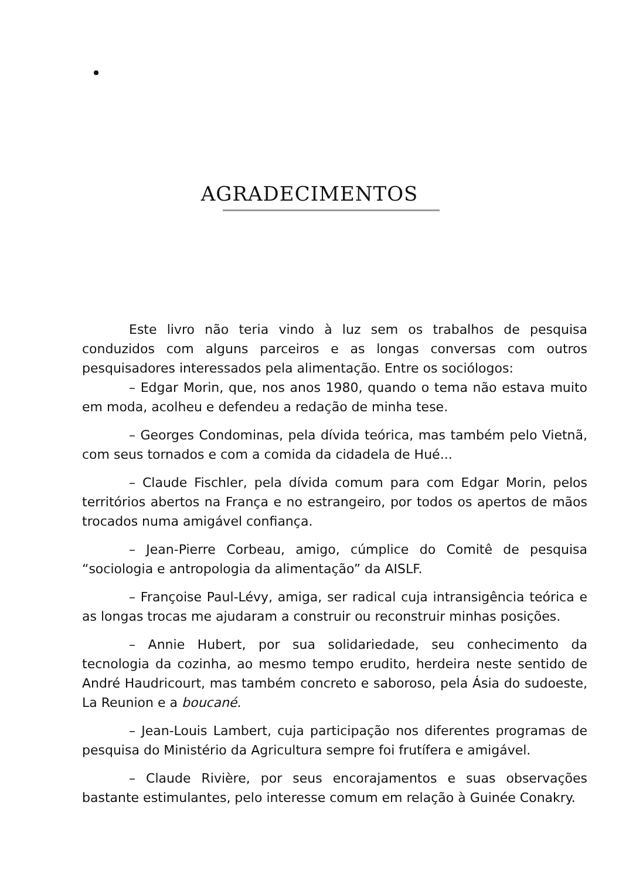AGRADECIMENTOS
Este livro não teria vindo à luz sem os trabalhos de pesquisa conduzidos com alguns parceiros e as longas conversas com outros pesquisadores interessados pela alimentação. Entre os sociólogos:
– Edgar Morin, que, nos anos 1980, quando o tema não estava muito em moda, acolheu e defendeu a redação de minha tese.
– Georges Condominas, pela dívida teórica, mas também pelo Vietnã, com seus tornados e com a comida da cidadela de Hué...
– Claude Fischler, pela dívida comum para com Edgar Morin, pelos territórios abertos na França e no estrangeiro, por todos os apertos de mãos trocados numa amigável confiança.
– Jean-Pierre Corbeau, amigo, cúmplice do Comitê de pesquisa “sociologia e antropologia da alimentação” da AISLF.
– Françoise Paul-Lévy, amiga, ser radical cuja intransigência teórica e as longas trocas me ajudaram a construir ou reconstruir minhas posições.
– Annie Hubert, por sua solidariedade, seu conhecimento da tecnologia da cozinha, ao mesmo tempo erudito, herdeira neste sentido de André Haudricourt, mas também concreto e saboroso, pela Ásia do sudoeste, La Reunion e a boucané.
– Jean-Louis Lambert, cuja participação nos diferentes programas de pesquisa do Ministério da Agricultura sempre foi frutífera e amigável.
– Claude Rivière, por seus encorajamentos e suas observações bastante estimulantes, pelo interesse comum em relação à Guinée Conakry.